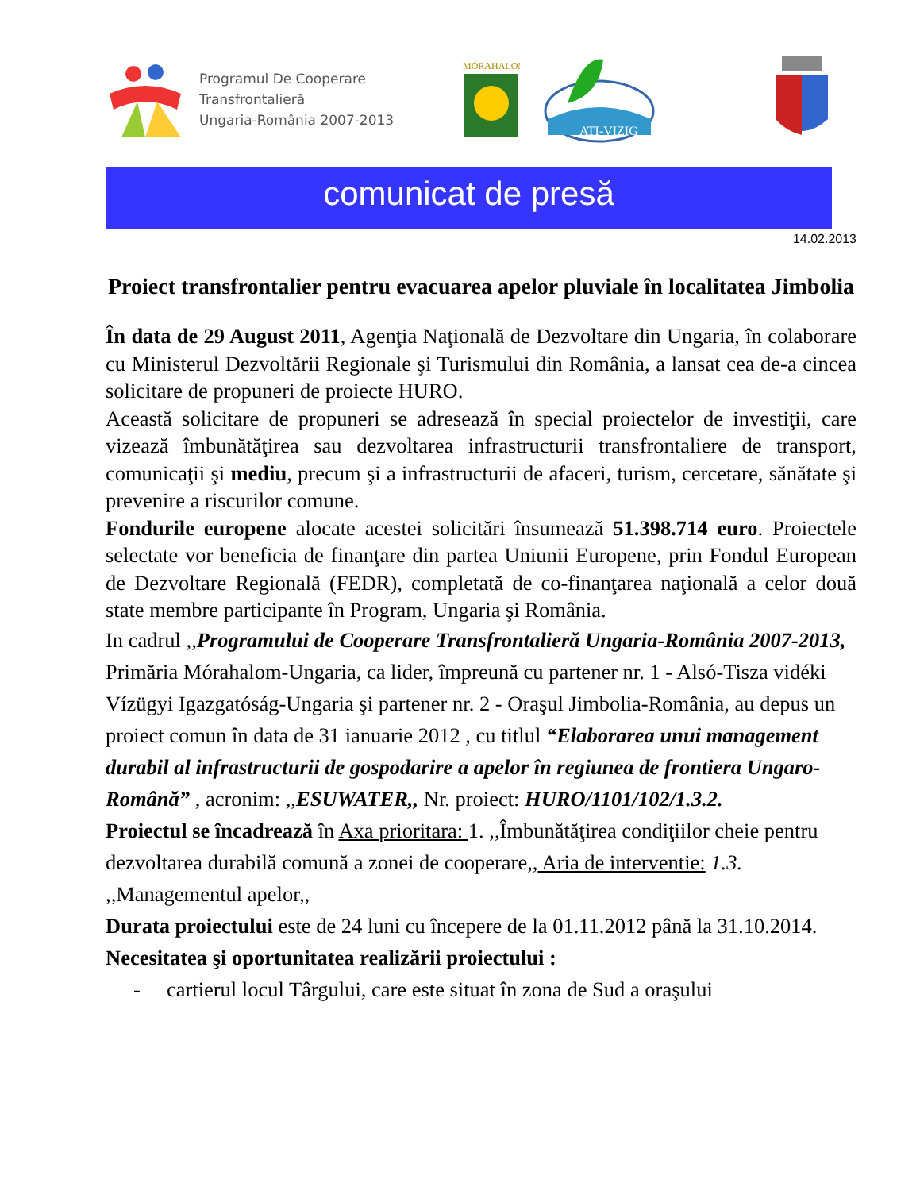Programul De Cooperare
Transfrontalieră
Ungaria-România 2007-2013
MÓRAHALOM
ATI-VIZIG
comunicat de presă
14.02.2013
Proiect transfrontalier pentru evacuarea apelor pluviale în localitatea Jimbolia
În data de 29 August 2011, Agenţia Naţională de Dezvoltare din Ungaria, în colaborare cu Ministerul Dezvoltării Regionale şi Turismului din România, a lansat cea de-a cincea solicitare de propuneri de proiecte HURO.
Această solicitare de propuneri se adresează în special proiectelor de investiţii, care vizează îmbunătăţirea sau dezvoltarea infrastructurii transfrontaliere de transport, comunicaţii şi mediu, precum şi a infrastructurii de afaceri, turism, cercetare, sănătate şi prevenire a riscurilor comune.
Fondurile europene alocate acestei solicitări însumează 51.398.714 euro. Proiectele selectate vor beneficia de finanţare din partea Uniunii Europene, prin Fondul European de Dezvoltare Regională (FEDR), completată de co-finanţarea naţională a celor două state membre participante în Program, Ungaria şi România.
In cadrul ,,Programului de Cooperare Transfrontalieră Ungaria-România 2007-2013, Primăria Mórahalom-Ungaria, ca lider, împreună cu partener nr. 1 - Alsó-Tisza vidéki Vízügyi Igazgatóság-Ungaria şi partener nr. 2 - Oraşul Jimbolia-România, au depus un proiect comun în data de 31 ianuarie 2012 , cu titlul “Elaborarea unui management durabil al infrastructurii de gospodarire a apelor în regiunea de frontiera Ungaro-Română” , acronim: ,,ESUWATER,, Nr. proiect: HURO/1101/102/1.3.2.
Proiectul se încadrează în Axa prioritara: 1. ,,Îmbunătăţirea condiţiilor cheie pentru dezvoltarea durabilă comună a zonei de cooperare,, Aria de interventie: 1.3. ,,Managementul apelor,,
Durata proiectului este de 24 luni cu începere de la 01.11.2012 până la 31.10.2014.
Necesitatea şi oportunitatea realizării proiectului :
- cartierul locul Târgului, care este situat în zona de Sud a oraşului